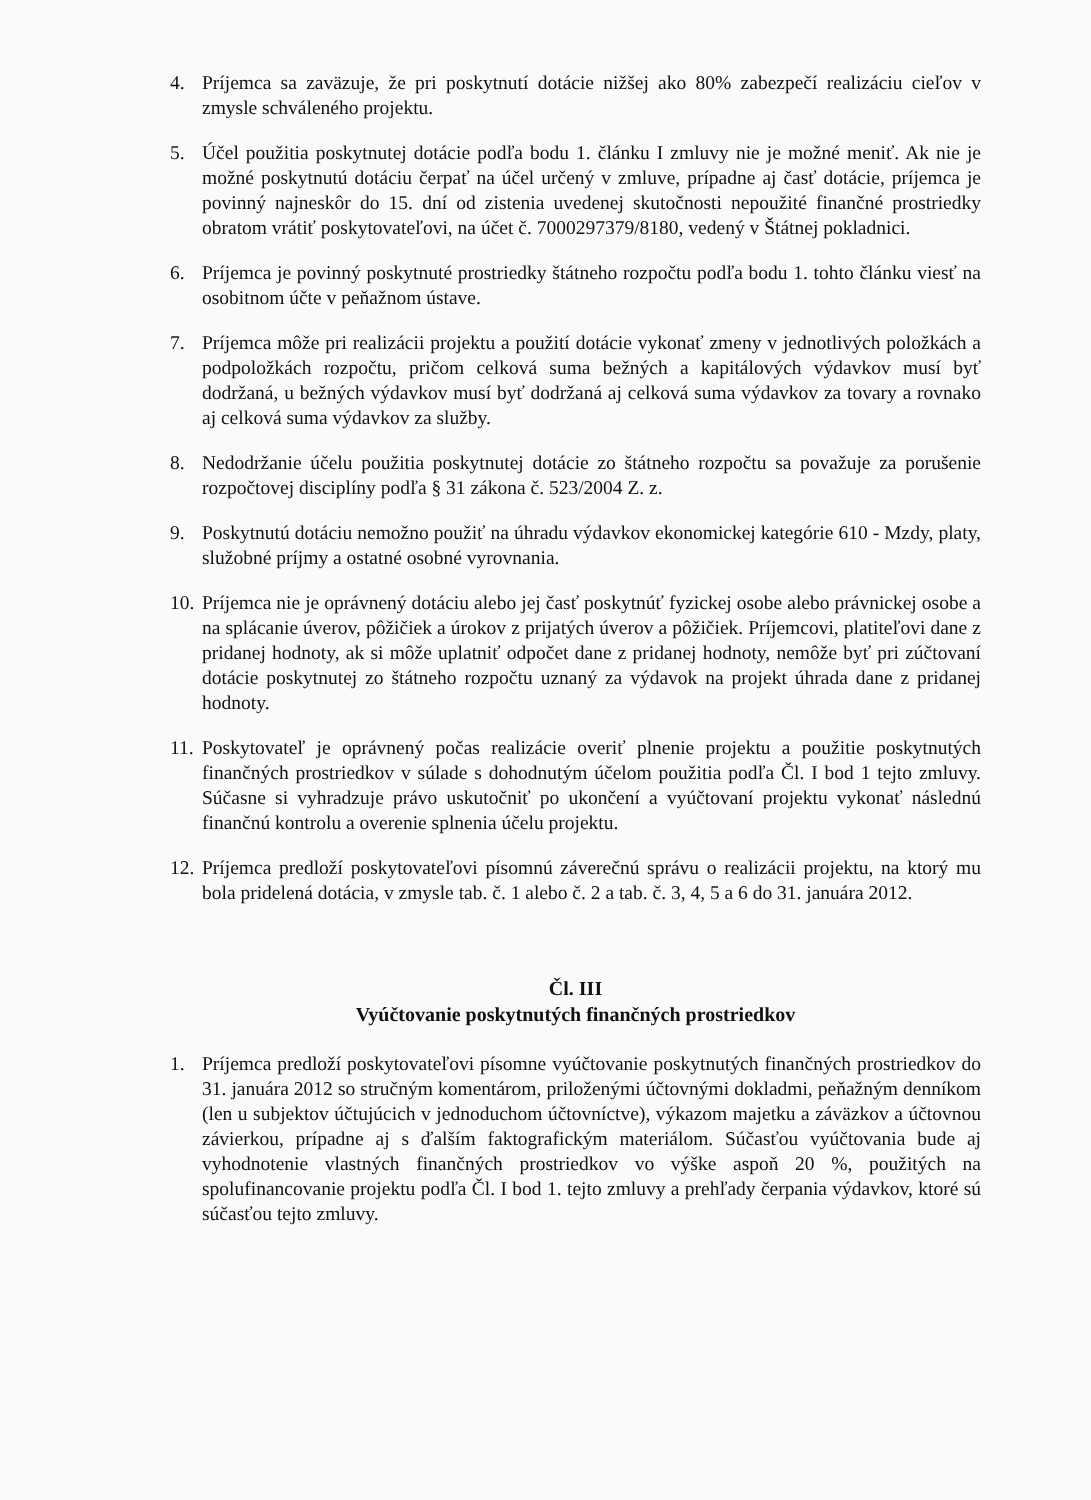4. Príjemca sa zaväzuje, že pri poskytnutí dotácie nižšej ako 80% zabezpečí realizáciu cieľov v zmysle schváleného projektu.
5. Účel použitia poskytnutej dotácie podľa bodu 1. článku I zmluvy nie je možné meniť. Ak nie je možné poskytnutú dotáciu čerpať na účel určený v zmluve, prípadne aj časť dotácie, príjemca je povinný najneskôr do 15. dní od zistenia uvedenej skutočnosti nepoužité finančné prostriedky obratom vrátiť poskytovateľovi, na účet č. 7000297379/8180, vedený v Štátnej pokladnici.
6. Príjemca je povinný poskytnuté prostriedky štátneho rozpočtu podľa bodu 1. tohto článku viesť na osobitnom účte v peňažnom ústave.
7. Príjemca môže pri realizácii projektu a použití dotácie vykonať zmeny v jednotlivých položkách a podpoložkách rozpočtu, pričom celková suma bežných a kapitálových výdavkov musí byť dodržaná, u bežných výdavkov musí byť dodržaná aj celková suma výdavkov za tovary a rovnako aj celková suma výdavkov za služby.
8. Nedodržanie účelu použitia poskytnutej dotácie zo štátneho rozpočtu sa považuje za porušenie rozpočtovej disciplíny podľa § 31 zákona č. 523/2004 Z. z.
9. Poskytnutú dotáciu nemožno použiť na úhradu výdavkov ekonomickej kategórie 610 - Mzdy, platy, služobné príjmy a ostatné osobné vyrovnania.
10.
Príjemca nie je oprávnený dotáciu alebo jej časť poskytnúť fyzickej osobe alebo právnickej osobe a na splácanie úverov, pôžičiek a úrokov z prijatých úverov a pôžičiek. Príjemcovi, platiteľovi dane z pridanej hodnoty, ak si môže uplatniť odpočet dane z pridanej hodnoty, nemôže byť pri zúčtovaní dotácie poskytnutej zo štátneho rozpočtu uznaný za výdavok na projekt úhrada dane z pridanej hodnoty.
11.
Poskytovateľ je oprávnený počas realizácie overiť plnenie projektu a použitie poskytnutých finančných prostriedkov v súlade s dohodnutým účelom použitia podľa Čl. I bod 1 tejto zmluvy. Súčasne si vyhradzuje právo uskutočniť po ukončení a vyúčtovaní projektu vykonať následnú finančnú kontrolu a overenie splnenia účelu projektu.
12.
Príjemca predloží poskytovateľovi písomnú záverečnú správu o realizácii projektu, na ktorý mu bola pridelená dotácia, v zmysle tab. č. 1 alebo č. 2 a tab. č. 3, 4, 5 a 6 do 31. januára 2012.
Čl. III
Vyúčtovanie poskytnutých finančných prostriedkov
1. Príjemca predloží poskytovateľovi písomne vyúčtovanie poskytnutých finančných prostriedkov do 31. januára 2012 so stručným komentárom, priloženými účtovnými dokladmi, peňažným denníkom (len u subjektov účtujúcich v jednoduchom účtovníctve), výkazom majetku a záväzkov a účtovnou závierkou, prípadne aj s ďalším faktografickým materiálom. Súčasťou vyúčtovania bude aj vyhodnotenie vlastných finančných prostriedkov vo výške aspoň 20 %, použitých na spolufinancovanie projektu podľa Čl. I bod 1. tejto zmluvy a prehľady čerpania výdavkov, ktoré sú súčasťou tejto zmluvy.